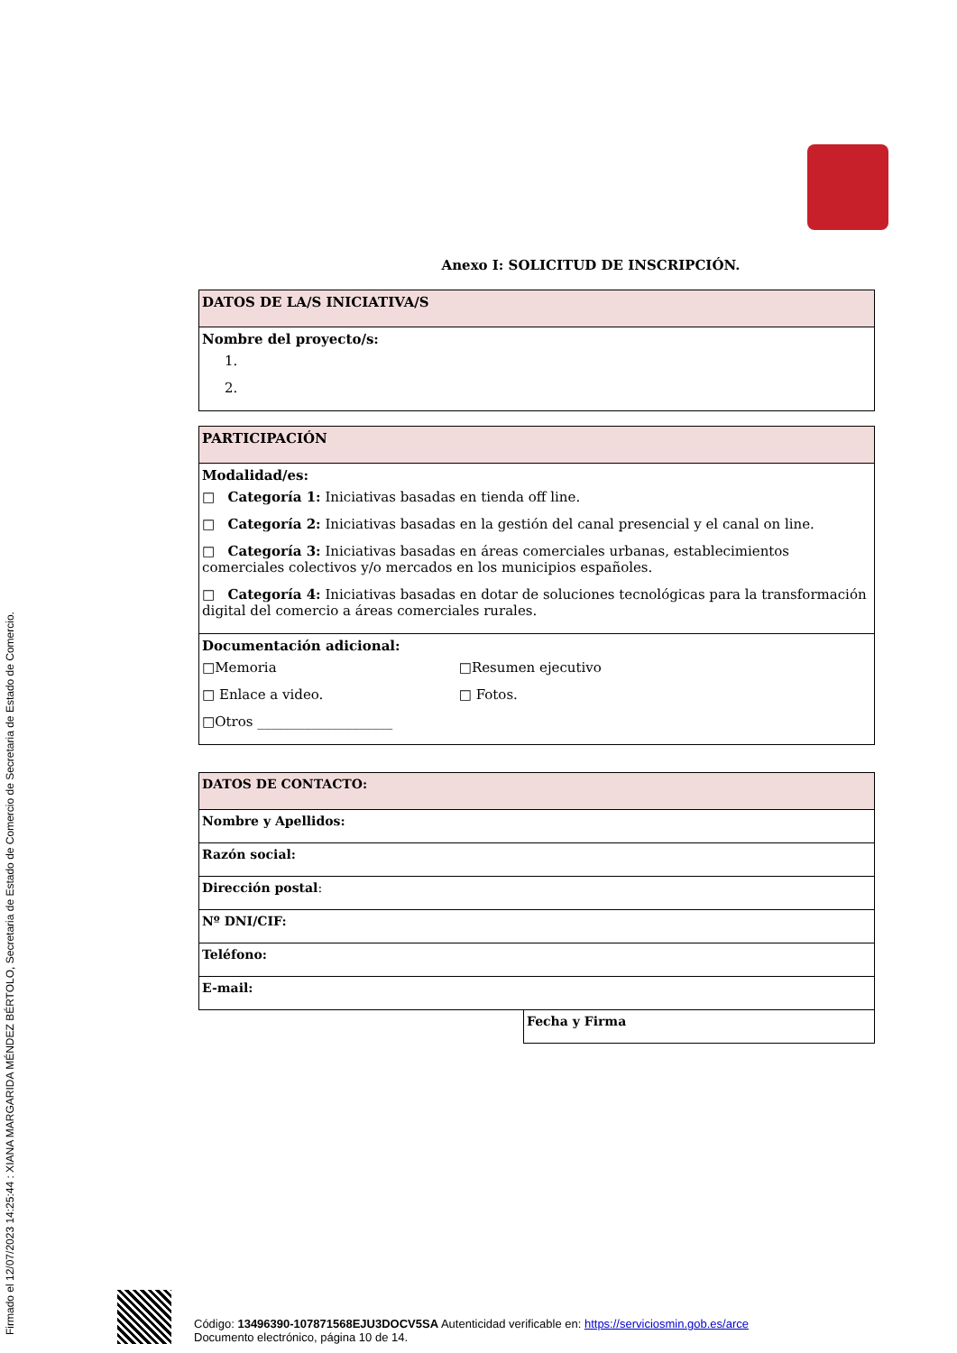Firmado el 12/07/2023 14:25:44 : XIANA MARGARIDA MÉNDEZ BÉRTOLO, Secretaria de Estado de Comercio de Secretaria de Estado de Comercio.
Anexo I: SOLICITUD DE INSCRIPCIÓN.
| DATOS DE LA/S INICIATIVA/S |
| Nombre del proyecto/s: 1. 2. |
| PARTICIPACIÓN |
| Modalidad/es: □ Categoría 1: Iniciativas basadas en tienda off line. □ Categoría 2: Iniciativas basadas en la gestión del canal presencial y el canal on line. □ Categoría 3: Iniciativas basadas en áreas comerciales urbanas, establecimientos comerciales colectivos y/o mercados en los municipios españoles. □ Categoría 4: Iniciativas basadas en dotar de soluciones tecnológicas para la transformación digital del comercio a áreas comerciales rurales. |
| Documentación adicional: □Memoria □Resumen ejecutivo □ Enlace a video. □ Fotos. □Otros ____________________ |
| DATOS DE CONTACTO: |
| Nombre y Apellidos: |
| Razón social: |
| Dirección postal : |
| Nº DNI/CIF: |
| Teléfono: |
| E-mail: |
| Fecha y Firma |
Código: 13496390-107871568EJU3DOCV5SA Autenticidad verificable en: https://serviciosmin.gob.es/arce
Documento electrónico, página 10 de 14.